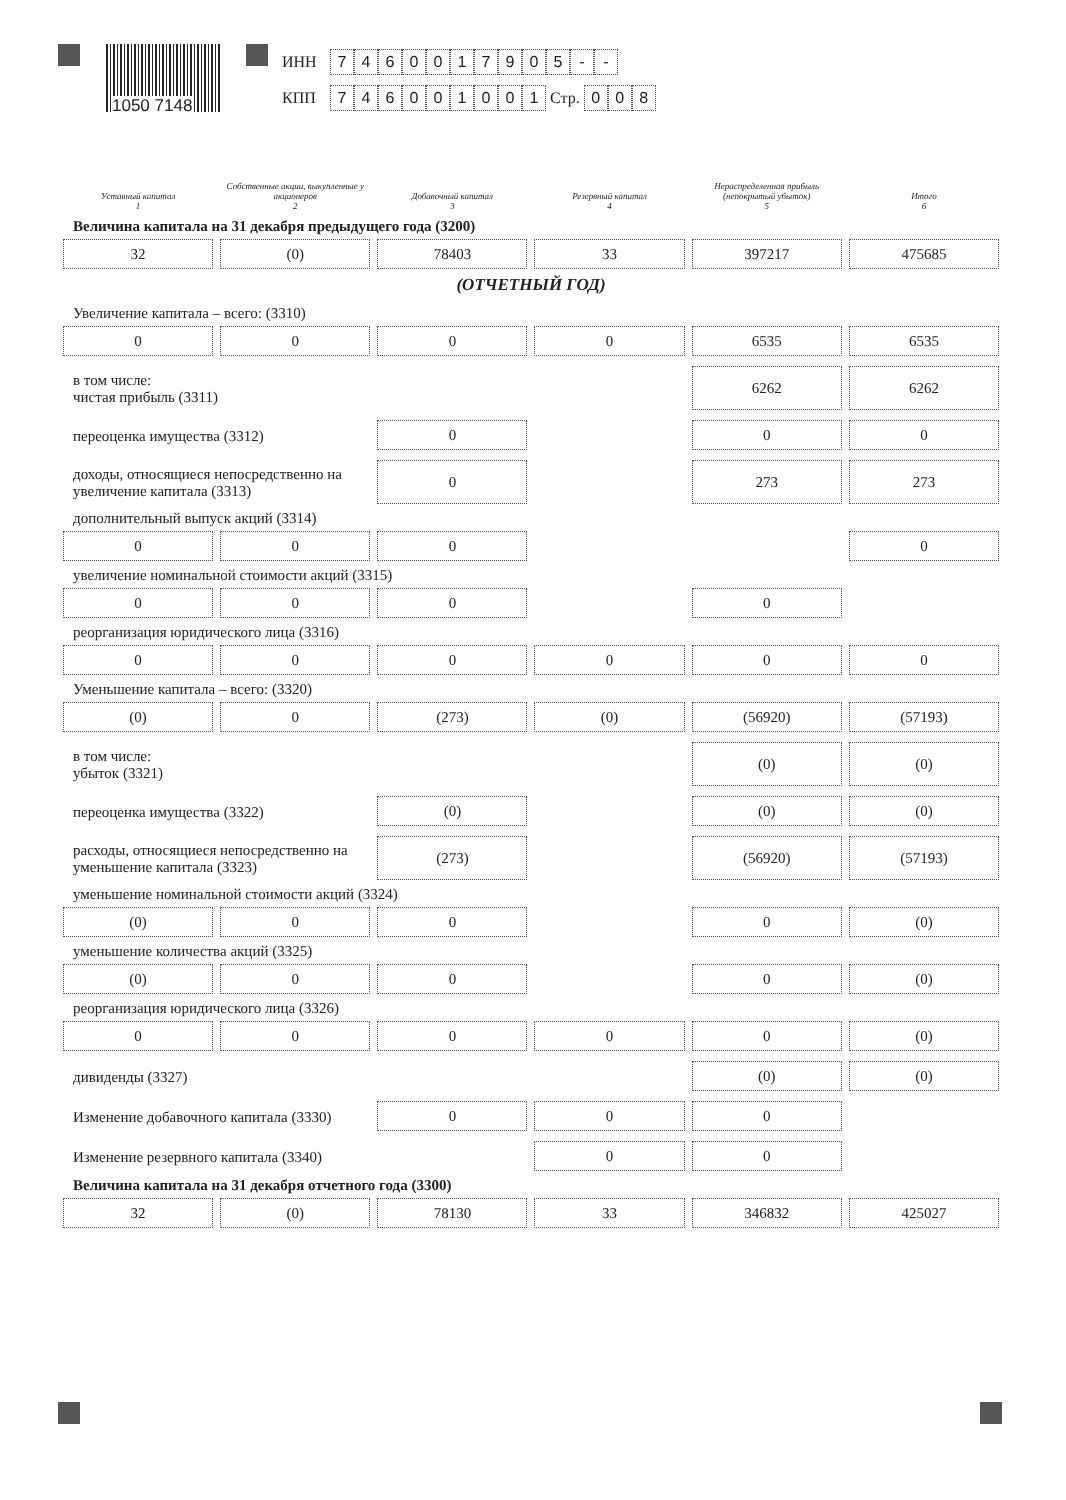1050 7148
ИНН 7460017905 - -
КПП 746001001 Стр. 0 0 8
| Уставный капитал 1 | Собственные акции, выкупленные у акционеров 2 | Добавочный капитал 3 | Резервный капитал 4 | Нераспределенная прибыль (непокрытый убыток) 5 | Итого 6 |
| --- | --- | --- | --- | --- | --- |
| Величина капитала на 31 декабря предыдущего года (3200) | | | | | |
| 32 | (0) | 78403 | 33 | 397217 | 475685 |
| (ОТЧЕТНЫЙ ГОД) | | | | | |
| Увеличение капитала – всего: (3310) | | | | | |
| 0 | 0 | 0 | 0 | 6535 | 6535 |
| в том числе: чистая прибыль (3311) | | | | 6262 | 6262 |
| переоценка имущества (3312) | | 0 | | 0 | 0 |
| доходы, относящиеся непосредственно на увеличение капитала (3313) | | 0 | | 273 | 273 |
| дополнительный выпуск акций (3314) | | | | | |
| 0 | 0 | 0 | | | 0 |
| увеличение номинальной стоимости акций (3315) | | | | | |
| 0 | 0 | 0 | | 0 | |
| реорганизация юридического лица (3316) | | | | | |
| 0 | 0 | 0 | 0 | 0 | 0 |
| Уменьшение капитала – всего: (3320) | | | | | |
| (0) | 0 | (273) | (0) | (56920) | (57193) |
| в том числе: убыток (3321) | | | | (0) | (0) |
| переоценка имущества (3322) | | (0) | | (0) | (0) |
| расходы, относящиеся непосредственно на уменьшение капитала (3323) | | (273) | | (56920) | (57193) |
| уменьшение номинальной стоимости акций (3324) | | | | | |
| (0) | 0 | 0 | | 0 | (0) |
| уменьшение количества акций (3325) | | | | | |
| (0) | 0 | 0 | | 0 | (0) |
| реорганизация юридического лица (3326) | | | | | |
| 0 | 0 | 0 | 0 | 0 | (0) |
| дивиденды (3327) | | | | (0) | (0) |
| Изменение добавочного капитала (3330) | | 0 | 0 | 0 | |
| Изменение резервного капитала (3340) | | | 0 | 0 | |
| Величина капитала на 31 декабря отчетного года (3300) | | | | | |
| 32 | (0) | 78130 | 33 | 346832 | 425027 |